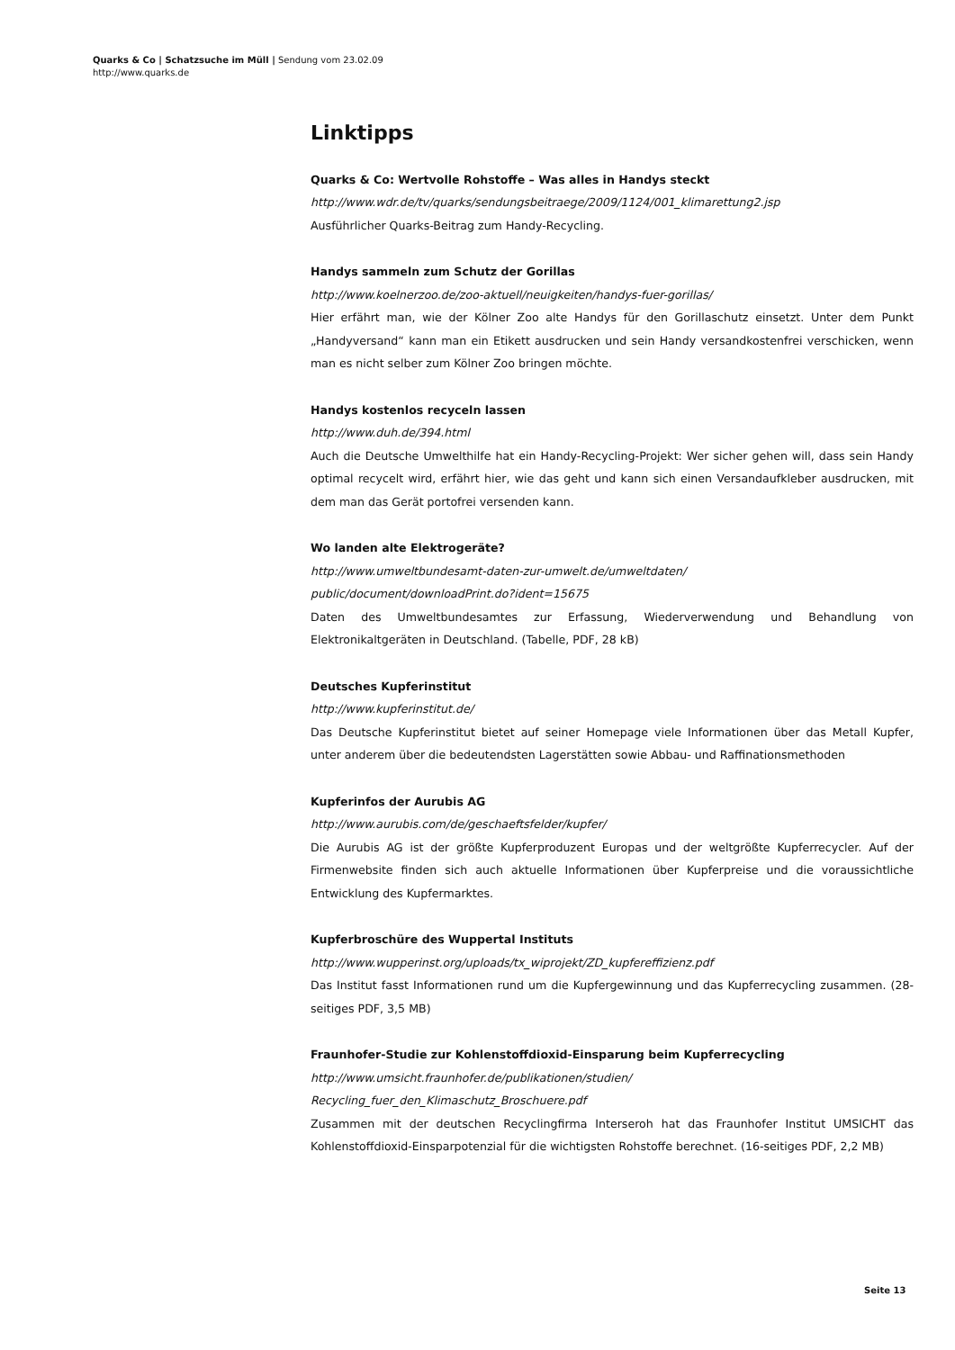Quarks & Co | Schatzsuche im Müll | Sendung vom 23.02.09
http://www.quarks.de
Linktipps
Quarks & Co: Wertvolle Rohstoffe – Was alles in Handys steckt
http://www.wdr.de/tv/quarks/sendungsbeitraege/2009/1124/001_klimarettung2.jsp
Ausführlicher Quarks-Beitrag zum Handy-Recycling.
Handys sammeln zum Schutz der Gorillas
http://www.koelnerzoo.de/zoo-aktuell/neuigkeiten/handys-fuer-gorillas/
Hier erfährt man, wie der Kölner Zoo alte Handys für den Gorillaschutz einsetzt. Unter dem Punkt „Handyversand“ kann man ein Etikett ausdrucken und sein Handy versandkostenfrei verschicken, wenn man es nicht selber zum Kölner Zoo bringen möchte.
Handys kostenlos recyceln lassen
http://www.duh.de/394.html
Auch die Deutsche Umwelthilfe hat ein Handy-Recycling-Projekt: Wer sicher gehen will, dass sein Handy optimal recycelt wird, erfährt hier, wie das geht und kann sich einen Versandaufkleber ausdrucken, mit dem man das Gerät portofrei versenden kann.
Wo landen alte Elektrogeräte?
http://www.umweltbundesamt-daten-zur-umwelt.de/umweltdaten/
public/document/downloadPrint.do?ident=15675
Daten des Umweltbundesamtes zur Erfassung, Wiederverwendung und Behandlung von Elektronikaltgeräten in Deutschland. (Tabelle, PDF, 28 kB)
Deutsches Kupferinstitut
http://www.kupferinstitut.de/
Das Deutsche Kupferinstitut bietet auf seiner Homepage viele Informationen über das Metall Kupfer, unter anderem über die bedeutendsten Lagerstätten sowie Abbau- und Raffinationsmethoden
Kupferinfos der Aurubis AG
http://www.aurubis.com/de/geschaeftsfelder/kupfer/
Die Aurubis AG ist der größte Kupferproduzent Europas und der weltgrößte Kupferrecycler. Auf der Firmenwebsite finden sich auch aktuelle Informationen über Kupferpreise und die voraussichtliche Entwicklung des Kupfermarktes.
Kupferbroschüre des Wuppertal Instituts
http://www.wupperinst.org/uploads/tx_wiprojekt/ZD_kupfereffizienz.pdf
Das Institut fasst Informationen rund um die Kupfergewinnung und das Kupferrecycling zusammen. (28-seitiges PDF, 3,5 MB)
Fraunhofer-Studie zur Kohlenstoffdioxid-Einsparung beim Kupferrecycling
http://www.umsicht.fraunhofer.de/publikationen/studien/
Recycling_fuer_den_Klimaschutz_Broschuere.pdf
Zusammen mit der deutschen Recyclingfirma Interseroh hat das Fraunhofer Institut UMSICHT das Kohlenstoffdioxid-Einsparpotenzial für die wichtigsten Rohstoffe berechnet. (16-seitiges PDF, 2,2 MB)
Seite 13